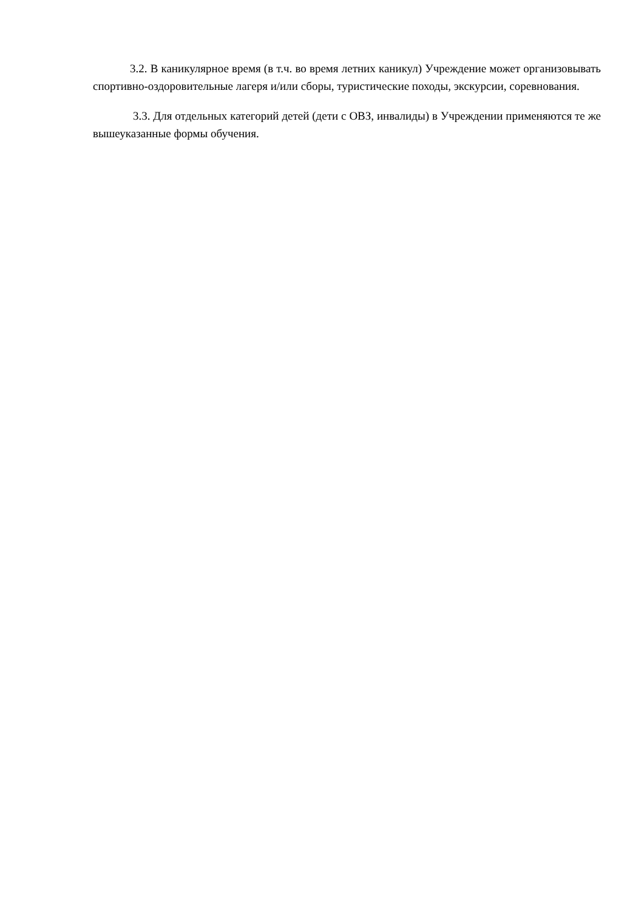3.2. В каникулярное время (в т.ч. во время летних каникул) Учреждение может организовывать спортивно-оздоровительные лагеря и/или сборы, туристические походы, экскурсии, соревнования.
3.3. Для отдельных категорий детей (дети с ОВЗ, инвалиды) в Учреждении применяются те же вышеуказанные формы обучения.